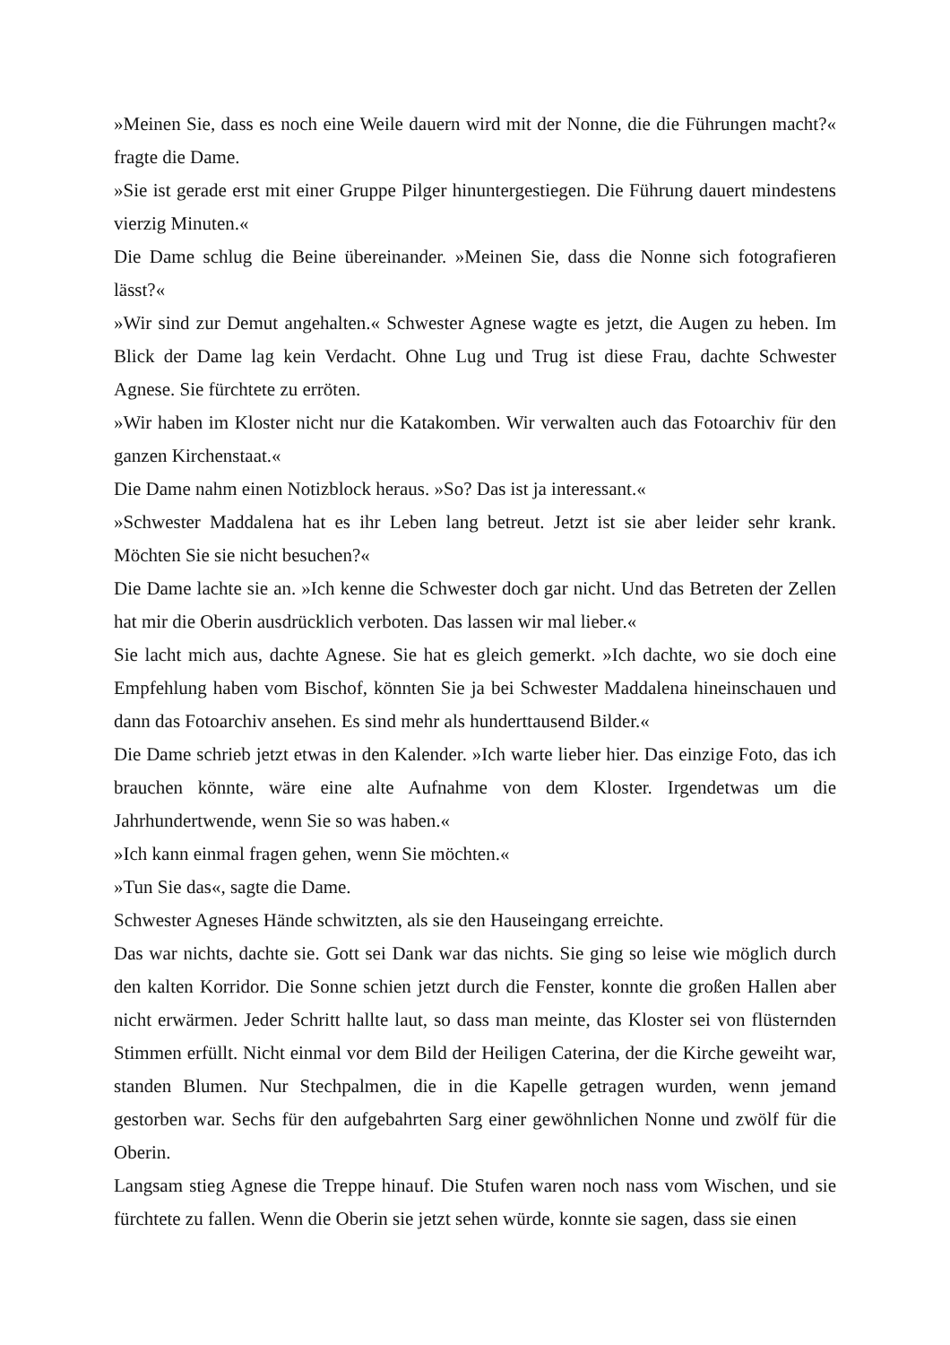»Meinen Sie, dass es noch eine Weile dauern wird mit der Nonne, die die Führungen macht?« fragte die Dame.
»Sie ist gerade erst mit einer Gruppe Pilger hinuntergestiegen. Die Führung dauert mindestens vierzig Minuten.«
Die Dame schlug die Beine übereinander. »Meinen Sie, dass die Nonne sich fotografieren lässt?«
»Wir sind zur Demut angehalten.« Schwester Agnese wagte es jetzt, die Augen zu heben. Im Blick der Dame lag kein Verdacht. Ohne Lug und Trug ist diese Frau, dachte Schwester Agnese. Sie fürchtete zu erröten.
»Wir haben im Kloster nicht nur die Katakomben. Wir verwalten auch das Fotoarchiv für den ganzen Kirchenstaat.«
Die Dame nahm einen Notizblock heraus. »So? Das ist ja interessant.«
»Schwester Maddalena hat es ihr Leben lang betreut. Jetzt ist sie aber leider sehr krank. Möchten Sie sie nicht besuchen?«
Die Dame lachte sie an. »Ich kenne die Schwester doch gar nicht. Und das Betreten der Zellen hat mir die Oberin ausdrücklich verboten. Das lassen wir mal lieber.«
Sie lacht mich aus, dachte Agnese. Sie hat es gleich gemerkt. »Ich dachte, wo sie doch eine Empfehlung haben vom Bischof, könnten Sie ja bei Schwester Maddalena hineinschauen und dann das Fotoarchiv ansehen. Es sind mehr als hunderttausend Bilder.«
Die Dame schrieb jetzt etwas in den Kalender. »Ich warte lieber hier. Das einzige Foto, das ich brauchen könnte, wäre eine alte Aufnahme von dem Kloster. Irgendetwas um die Jahrhundertwende, wenn Sie so was haben.«
»Ich kann einmal fragen gehen, wenn Sie möchten.«
»Tun Sie das«, sagte die Dame.
Schwester Agneses Hände schwitzten, als sie den Hauseingang erreichte.
Das war nichts, dachte sie. Gott sei Dank war das nichts. Sie ging so leise wie möglich durch den kalten Korridor. Die Sonne schien jetzt durch die Fenster, konnte die großen Hallen aber nicht erwärmen. Jeder Schritt hallte laut, so dass man meinte, das Kloster sei von flüsternden Stimmen erfüllt. Nicht einmal vor dem Bild der Heiligen Caterina, der die Kirche geweiht war, standen Blumen. Nur Stechpalmen, die in die Kapelle getragen wurden, wenn jemand gestorben war. Sechs für den aufgebahrten Sarg einer gewöhnlichen Nonne und zwölf für die Oberin.
Langsam stieg Agnese die Treppe hinauf. Die Stufen waren noch nass vom Wischen, und sie fürchtete zu fallen. Wenn die Oberin sie jetzt sehen würde, konnte sie sagen, dass sie einen